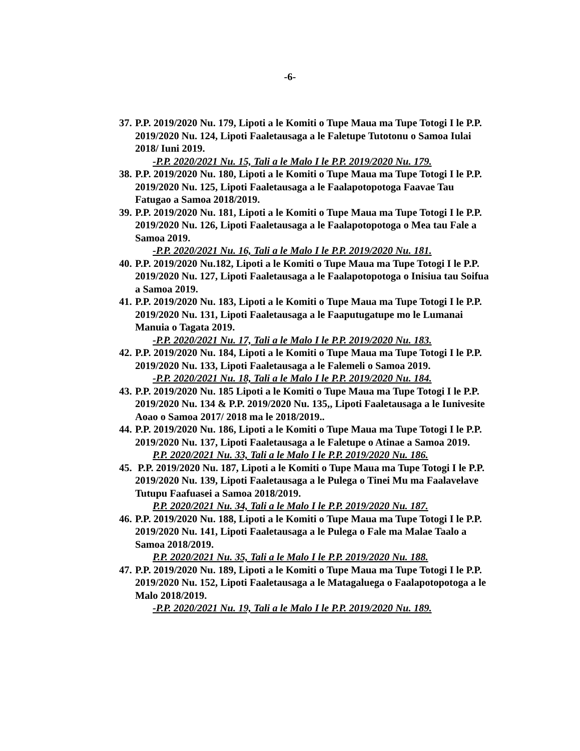-6-
37. P.P. 2019/2020 Nu. 179, Lipoti a le Komiti o Tupe Maua ma Tupe Totogi I le P.P. 2019/2020 Nu. 124, Lipoti Faaletausaga a le Faletupe Tutotonu o Samoa Iulai 2018/ Iuni 2019.
-P.P. 2020/2021 Nu. 15, Tali a le Malo I le P.P. 2019/2020 Nu. 179.
38. P.P. 2019/2020 Nu. 180, Lipoti a le Komiti o Tupe Maua ma Tupe Totogi I le P.P. 2019/2020 Nu. 125, Lipoti Faaletausaga a le Faalapotopotoga Faavae Tau Fatugao a Samoa 2018/2019.
39. P.P. 2019/2020 Nu. 181, Lipoti a le Komiti o Tupe Maua ma Tupe Totogi I le P.P. 2019/2020 Nu. 126, Lipoti Faaletausaga a le Faalapotopotoga o Mea tau Fale a Samoa 2019.
-P.P. 2020/2021 Nu. 16, Tali a le Malo I le P.P. 2019/2020 Nu. 181.
40. P.P. 2019/2020 Nu.182, Lipoti a le Komiti o Tupe Maua ma Tupe Totogi I le P.P. 2019/2020 Nu. 127, Lipoti Faaletausaga a le Faalapotopotoga o Inisiua tau Soifua a Samoa 2019.
41. P.P. 2019/2020 Nu. 183, Lipoti a le Komiti o Tupe Maua ma Tupe Totogi I le P.P. 2019/2020 Nu. 131, Lipoti Faaletausaga a le Faaputugatupe mo le Lumanai Manuia o Tagata 2019.
-P.P. 2020/2021 Nu. 17, Tali a le Malo I le P.P. 2019/2020 Nu. 183.
42. P.P. 2019/2020 Nu. 184, Lipoti a le Komiti o Tupe Maua ma Tupe Totogi I le P.P. 2019/2020 Nu. 133, Lipoti Faaletausaga a le Falemeli o Samoa 2019.
-P.P. 2020/2021 Nu. 18, Tali a le Malo I le P.P. 2019/2020 Nu. 184.
43. P.P. 2019/2020 Nu. 185 Lipoti a le Komiti o Tupe Maua ma Tupe Totogi I le P.P. 2019/2020 Nu. 134 & P.P. 2019/2020 Nu. 135,, Lipoti Faaletausaga a le Iunivesite Aoao o Samoa 2017/ 2018 ma le 2018/2019..
44. P.P. 2019/2020 Nu. 186, Lipoti a le Komiti o Tupe Maua ma Tupe Totogi I le P.P. 2019/2020 Nu. 137, Lipoti Faaletausaga a le Faletupe o Atinae a Samoa 2019.
P.P. 2020/2021 Nu. 33, Tali a le Malo I le P.P. 2019/2020 Nu. 186.
45. P.P. 2019/2020 Nu. 187, Lipoti a le Komiti o Tupe Maua ma Tupe Totogi I le P.P. 2019/2020 Nu. 139, Lipoti Faaletausaga a le Pulega o Tinei Mu ma Faalavelave Tutupu Faafuasei a Samoa 2018/2019.
P.P. 2020/2021 Nu. 34, Tali a le Malo I le P.P. 2019/2020 Nu. 187.
46. P.P. 2019/2020 Nu. 188, Lipoti a le Komiti o Tupe Maua ma Tupe Totogi I le P.P. 2019/2020 Nu. 141, Lipoti Faaletausaga a le Pulega o Fale ma Malae Taalo a Samoa 2018/2019.
P.P. 2020/2021 Nu. 35, Tali a le Malo I le P.P. 2019/2020 Nu. 188.
47. P.P. 2019/2020 Nu. 189, Lipoti a le Komiti o Tupe Maua ma Tupe Totogi I le P.P. 2019/2020 Nu. 152, Lipoti Faaletausaga a le Matagaluega o Faalapotopotoga a le Malo 2018/2019.
-P.P. 2020/2021 Nu. 19, Tali a le Malo I le P.P. 2019/2020 Nu. 189.